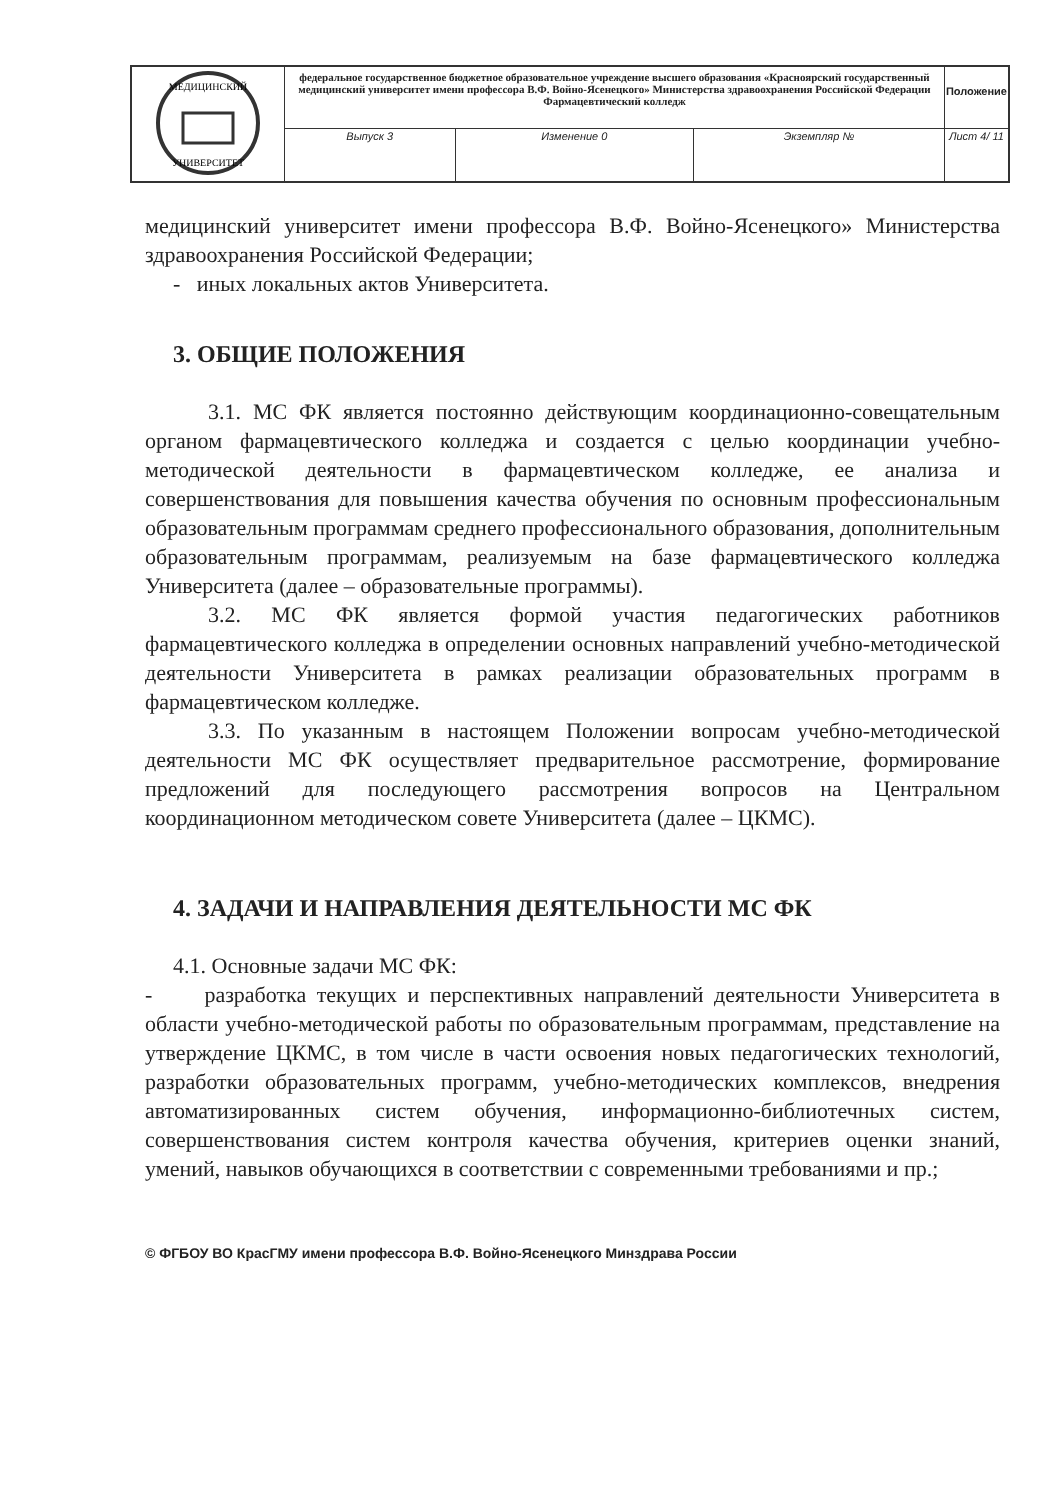| МЕДИЦИНСКИЙ УНИВЕРСИТЕТ | федеральное государственное бюджетное образовательное учреждение высшего образования «Красноярский государственный медицинский университет имени профессора В.Ф. Войно-Ясенецкого» Министерства здравоохранения Российской Федерации Фармацевтический колледж | | | Положение |
| | Выпуск 3 | Изменение 0 | Экземпляр № | Лист 4/ 11 |
медицинский университет имени профессора В.Ф. Войно-Ясенецкого» Министерства здравоохранения Российской Федерации;
- иных локальных актов Университета.
3. ОБЩИЕ ПОЛОЖЕНИЯ
3.1. МС ФК является постоянно действующим координационно-совещательным органом фармацевтического колледжа и создается с целью координации учебно-методической деятельности в фармацевтическом колледже, ее анализа и совершенствования для повышения качества обучения по основным профессиональным образовательным программам среднего профессионального образования, дополнительным образовательным программам, реализуемым на базе фармацевтического колледжа Университета (далее – образовательные программы).
3.2. МС ФК является формой участия педагогических работников фармацевтического колледжа в определении основных направлений учебно-методической деятельности Университета в рамках реализации образовательных программ в фармацевтическом колледже.
3.3. По указанным в настоящем Положении вопросам учебно-методической деятельности МС ФК осуществляет предварительное рассмотрение, формирование предложений для последующего рассмотрения вопросов на Центральном координационном методическом совете Университета (далее – ЦКМС).
4. ЗАДАЧИ И НАПРАВЛЕНИЯ ДЕЯТЕЛЬНОСТИ МС ФК
4.1. Основные задачи МС ФК:
- разработка текущих и перспективных направлений деятельности Университета в области учебно-методической работы по образовательным программам, представление на утверждение ЦКМС, в том числе в части освоения новых педагогических технологий, разработки образовательных программ, учебно-методических комплексов, внедрения автоматизированных систем обучения, информационно-библиотечных систем, совершенствования систем контроля качества обучения, критериев оценки знаний, умений, навыков обучающихся в соответствии с современными требованиями и пр.;
© ФГБОУ ВО КрасГМУ имени профессора В.Ф. Войно-Ясенецкого Минздрава России